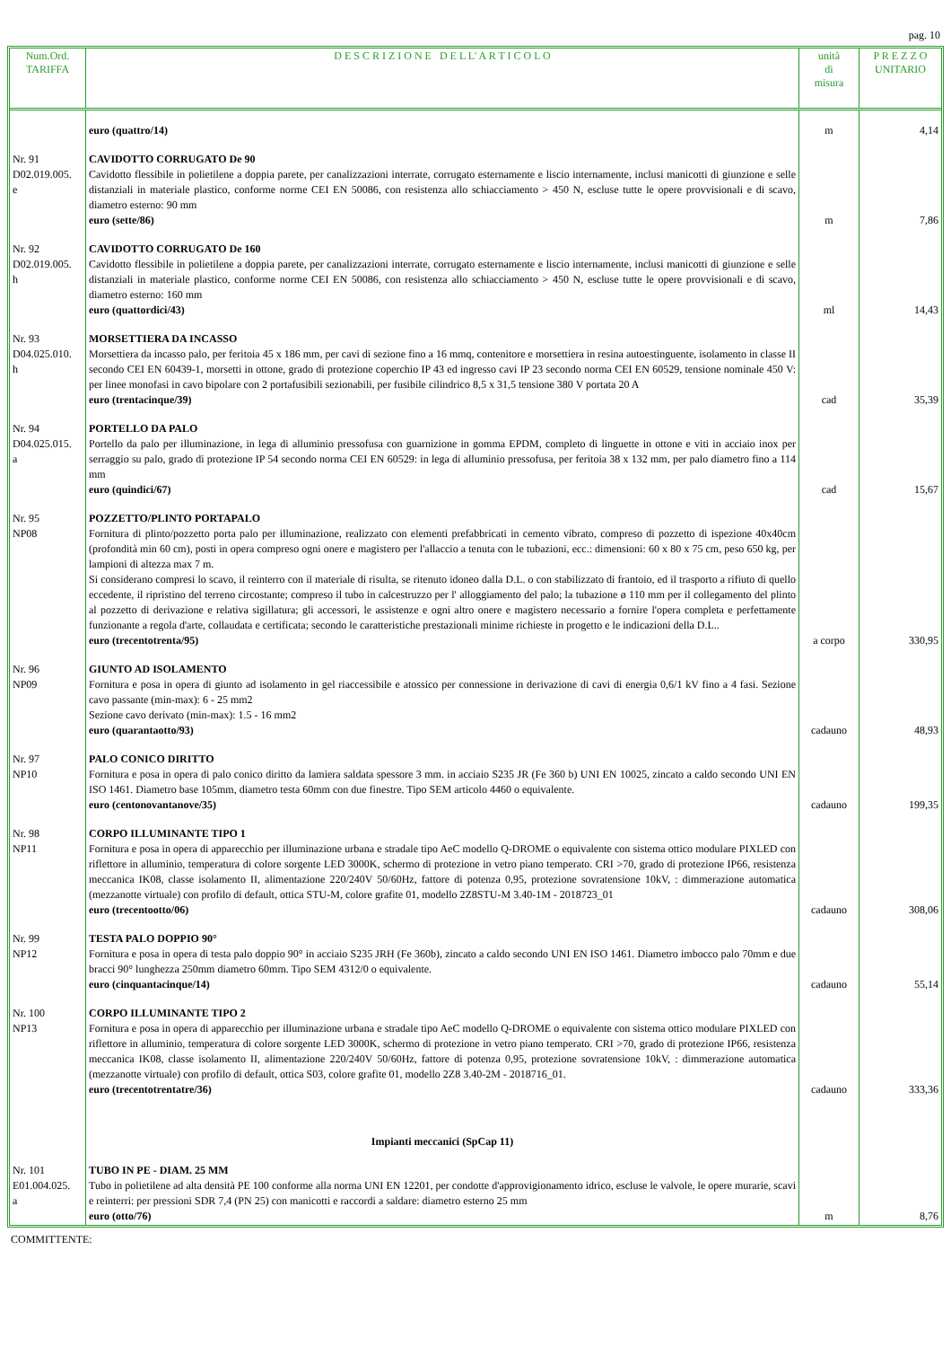pag. 10
| Num.Ord. TARIFFA | D E S C R I Z I O N E D E L L' A R T I C O L O | unità di misura | P R E Z Z O UNITARIO |
| --- | --- | --- | --- |
| | euro (quattro/14) | m | 4,14 |
| Nr. 91 D02.019.005. e | CAVIDOTTO CORRUGATO De 90 Cavidotto flessibile in polietilene a doppia parete, per canalizzazioni interrate, corrugato esternamente e liscio internamente, inclusi manicotti di giunzione e selle distanziali in materiale plastico, conforme norme CEI EN 50086, con resistenza allo schiacciamento > 450 N, escluse tutte le opere provvisionali e di scavo, diametro esterno: 90 mm euro (sette/86) | m | 7,86 |
| Nr. 92 D02.019.005. h | CAVIDOTTO CORRUGATO De 160 Cavidotto flessibile in polietilene a doppia parete, per canalizzazioni interrate, corrugato esternamente e liscio internamente, inclusi manicotti di giunzione e selle distanziali in materiale plastico, conforme norme CEI EN 50086, con resistenza allo schiacciamento > 450 N, escluse tutte le opere provvisionali e di scavo, diametro esterno: 160 mm euro (quattordici/43) | ml | 14,43 |
| Nr. 93 D04.025.010. h | MORSETTIERA DA INCASSO Morsettiera da incasso palo, per feritoia 45 x 186 mm, per cavi di sezione fino a 16 mmq, contenitore e morsettiera in resina autoestinguente, isolamento in classe II secondo CEI EN 60439-1, morsetti in ottone, grado di protezione coperchio IP 43 ed ingresso cavi IP 23 secondo norma CEI EN 60529, tensione nominale 450 V: per linee monofasi in cavo bipolare con 2 portafusibili sezionabili, per fusibile cilindrico 8,5 x 31,5 tensione 380 V portata 20 A euro (trentacinque/39) | cad | 35,39 |
| Nr. 94 D04.025.015. a | PORTELLO DA PALO Portello da palo per illuminazione, in lega di alluminio pressofusa con guarnizione in gomma EPDM, completo di linguette in ottone e viti in acciaio inox per serraggio su palo, grado di protezione IP 54 secondo norma CEI EN 60529: in lega di alluminio pressofusa, per feritoia 38 x 132 mm, per palo diametro fino a 114 mm euro (quindici/67) | cad | 15,67 |
| Nr. 95 NP08 | POZZETTO/PLINTO PORTAPALO Fornitura di plinto/pozzetto porta palo per illuminazione, realizzato con elementi prefabbricati in cemento vibrato, compreso di pozzetto di ispezione 40x40cm (profondità min 60 cm), posti in opera compreso ogni onere e magistero per l'allaccio a tenuta con le tubazioni, ecc.: dimensioni: 60 x 80 x 75 cm, peso 650 kg, per lampioni di altezza max 7 m. Si considerano compresi lo scavo, il reinterro con il materiale di risulta, se ritenuto idoneo dalla D.L. o con stabilizzato di frantoio, ed il trasporto a rifiuto di quello eccedente, il ripristino del terreno circostante; compreso il tubo in calcestruzzo per l' alloggiamento del palo; la tubazione ø 110 mm per il collegamento del plinto al pozzetto di derivazione e relativa sigillatura; gli accessori, le assistenze e ogni altro onere e magistero necessario a fornire l'opera completa e perfettamente funzionante a regola d'arte, collaudata e certificata; secondo le caratteristiche prestazionali minime richieste in progetto e le indicazioni della D.L.. euro (trecentotrenta/95) | a corpo | 330,95 |
| Nr. 96 NP09 | GIUNTO AD ISOLAMENTO Fornitura e posa in opera di giunto ad isolamento in gel riaccessibile e atossico per connessione in derivazione di cavi di energia 0,6/1 kV fino a 4 fasi. Sezione cavo passante (min-max): 6 - 25 mm2 Sezione cavo derivato (min-max): 1.5 - 16 mm2 euro (quarantaotto/93) | cadauno | 48,93 |
| Nr. 97 NP10 | PALO CONICO DIRITTO Fornitura e posa in opera di palo conico diritto da lamiera saldata spessore 3 mm. in acciaio S235 JR (Fe 360 b) UNI EN 10025, zincato a caldo secondo UNI EN ISO 1461. Diametro base 105mm, diametro testa 60mm con due finestre. Tipo SEM articolo 4460 o equivalente. euro (centonovantanove/35) | cadauno | 199,35 |
| Nr. 98 NP11 | CORPO ILLUMINANTE TIPO 1 Fornitura e posa in opera di apparecchio per illuminazione urbana e stradale tipo AeC modello Q-DROME o equivalente con sistema ottico modulare PIXLED con riflettore in alluminio, temperatura di colore sorgente LED 3000K, schermo di protezione in vetro piano temperato. CRI >70, grado di protezione IP66, resistenza meccanica IK08, classe isolamento II, alimentazione 220/240V 50/60Hz, fattore di potenza 0,95, protezione sovratensione 10kV, : dimmerazione automatica (mezzanotte virtuale) con profilo di default, ottica STU-M, colore grafite 01, modello 2Z8STU-M 3.40-1M - 2018723_01 euro (trecentootto/06) | cadauno | 308,06 |
| Nr. 99 NP12 | TESTA PALO DOPPIO 90° Fornitura e posa in opera di testa palo doppio 90° in acciaio S235 JRH (Fe 360b), zincato a caldo secondo UNI EN ISO 1461. Diametro imbocco palo 70mm e due bracci 90° lunghezza 250mm diametro 60mm. Tipo SEM 4312/0 o equivalente. euro (cinquantacinque/14) | cadauno | 55,14 |
| Nr. 100 NP13 | CORPO ILLUMINANTE TIPO 2 Fornitura e posa in opera di apparecchio per illuminazione urbana e stradale tipo AeC modello Q-DROME o equivalente con sistema ottico modulare PIXLED con riflettore in alluminio, temperatura di colore sorgente LED 3000K, schermo di protezione in vetro piano temperato. CRI >70, grado di protezione IP66, resistenza meccanica IK08, classe isolamento II, alimentazione 220/240V 50/60Hz, fattore di potenza 0,95, protezione sovratensione 10kV, : dimmerazione automatica (mezzanotte virtuale) con profilo di default, ottica S03, colore grafite 01, modello 2Z8 3.40-2M - 2018716_01. euro (trecentotrentatre/36) | cadauno | 333,36 |
| | Impianti meccanici (SpCap 11) | | |
| Nr. 101 E01.004.025. a | TUBO IN PE - DIAM. 25 MM Tubo in polietilene ad alta densità PE 100 conforme alla norma UNI EN 12201, per condotte d'approvigionamento idrico, escluse le valvole, le opere murarie, scavi e reinterri: per pressioni SDR 7,4 (PN 25) con manicotti e raccordi a saldare: diametro esterno 25 mm euro (otto/76) | m | 8,76 |
COMMITTENTE: